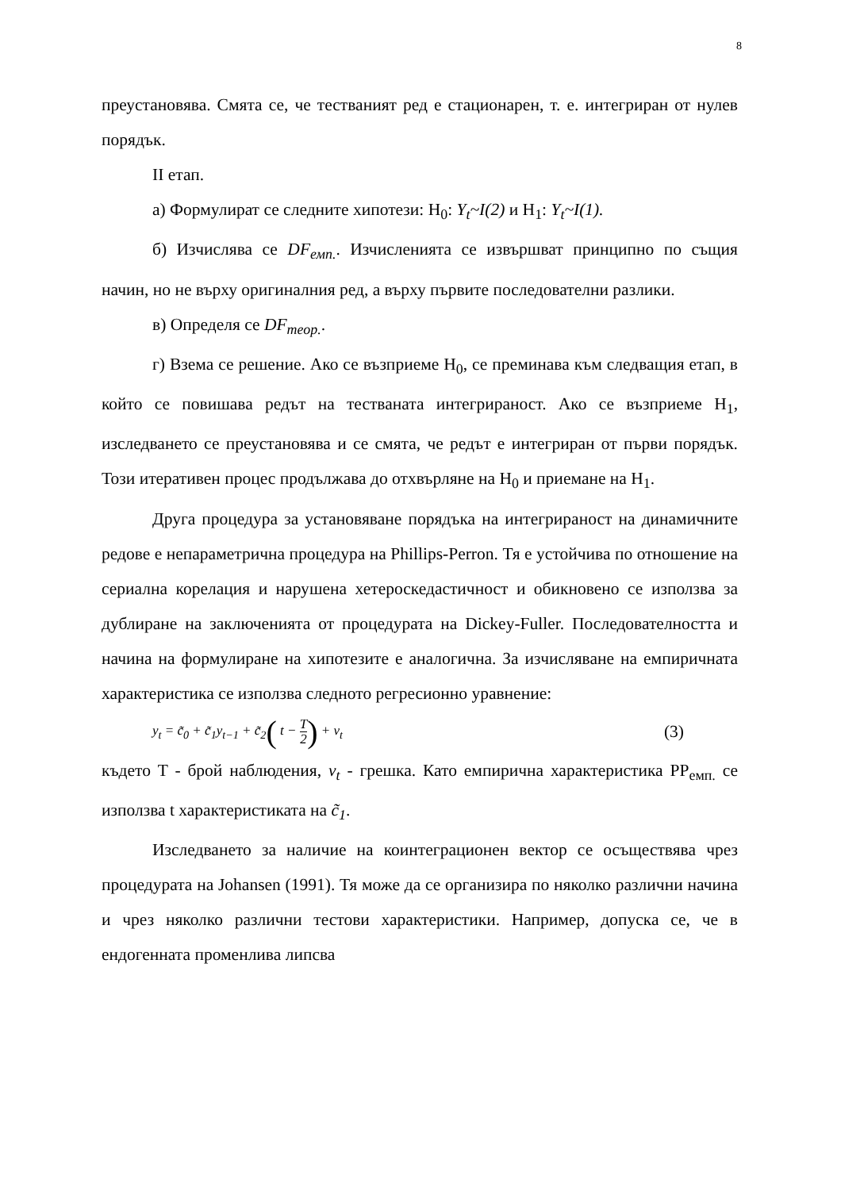8
преустановява. Смята се, че тестваният ред е стационарен, т. е. интегриран от нулев порядък.
II етап.
а) Формулират се следните хипотези: H<sub>0</sub>: Y<sub>t</sub>~I(2) и H<sub>1</sub>: Y<sub>t</sub>~I(1).
б) Изчислява се DF<sub>емп.</sub>. Изчисленията се извършват принципно по същия начин, но не върху оригиналния ред, а върху първите последователни разлики.
в) Определя се DF<sub>теор.</sub>.
г) Взема се решение. Ако се възприеме H<sub>0</sub>, се преминава към следващия етап, в който се повишава редът на тестваната интегрираност. Ако се възприеме H<sub>1</sub>, изследването се преустановява и се смята, че редът е интегриран от първи порядък. Този итеративен процес продължава до отхвърляне на H<sub>0</sub> и приемане на H<sub>1</sub>.
Друга процедура за установяване порядъка на интегрираност на динамичните редове е непараметрична процедура на Phillips-Perron. Тя е устойчива по отношение на сериална корелация и нарушена хетероскедастичност и обикновено се използва за дублиране на заключенията от процедурата на Dickey-Fuller. Последователността и начина на формулиране на хипотезите е аналогична. За изчисляване на емпиричната характеристика се използва следното регресионно уравнение:
y<sub>t</sub> = c̃<sub>0</sub> + c̃<sub>1</sub>y<sub>t−1</sub> + c̃<sub>2</sub>( t − T 2) + ν<sub>t</sub> (3)
където T - брой наблюдения, ν<sub>t</sub> - грешка. Като емпирична характеристика PP<sub>емп.</sub> се използва t характеристиката на c̃<sub>1</sub>.
Изследването за наличие на коинтеграционен вектор се осъществява чрез процедурата на Johansen (1991). Тя може да се организира по няколко различни начина и чрез няколко различни тестови характеристики. Например, допуска се, че в ендогенната променлива липсва